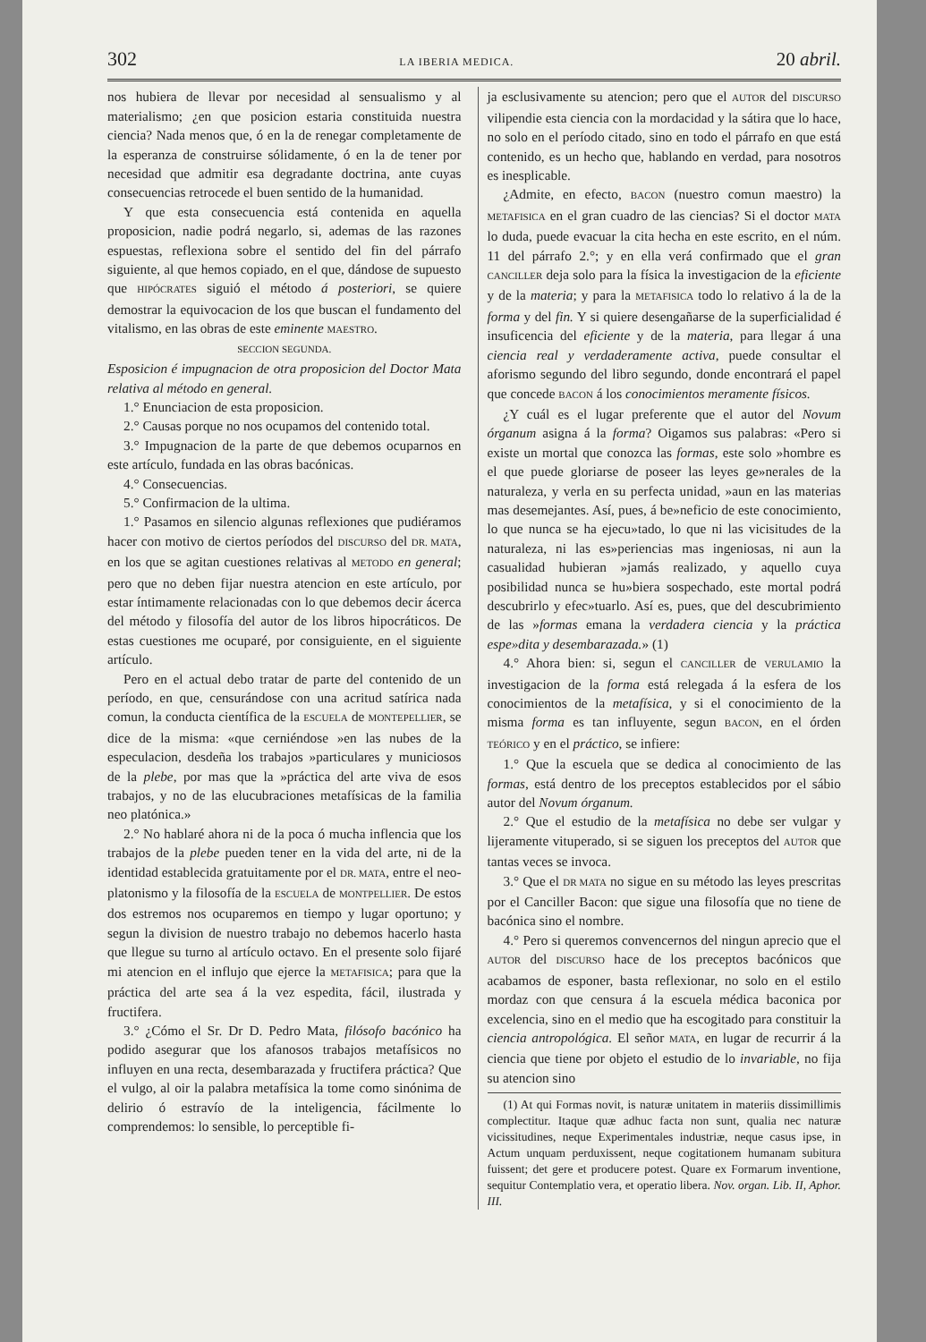302 LA IBERIA MEDICA. 20 abril.
nos hubiera de llevar por necesidad al sensualismo y al materialismo; ¿en que posicion estaria constituida nuestra ciencia? Nada menos que, ó en la de renegar completamente de la esperanza de construirse sólidamente, ó en la de tener por necesidad que admitir esa degradante doctrina, ante cuyas consecuencias retrocede el buen sentido de la humanidad.
Y que esta consecuencia está contenida en aquella proposicion, nadie podrá negarlo, si, ademas de las razones espuestas, reflexiona sobre el sentido del fin del párrafo siguiente, al que hemos copiado, en el que, dándose de supuesto que HIPÓCRATES siguió el método á posteriori, se quiere demostrar la equivocacion de los que buscan el fundamento del vitalismo, en las obras de este eminente MAESTRO.
SECCION SEGUNDA.
Esposicion é impugnacion de otra proposicion del Doctor Mata relativa al método en general.
1.° Enunciacion de esta proposicion.
2.° Causas porque no nos ocupamos del contenido total.
3.° Impugnacion de la parte de que debemos ocuparnos en este artículo, fundada en las obras bacónicas.
4.° Consecuencias.
5.° Confirmacion de la ultima.
1.° Pasamos en silencio algunas reflexiones que pudiéramos hacer con motivo de ciertos períodos del DISCURSO del DR. MATA, en los que se agitan cuestiones relativas al METODO en general; pero que no deben fijar nuestra atencion en este artículo, por estar íntimamente relacionadas con lo que debemos decir ácerca del método y filosofía del autor de los libros hipocráticos. De estas cuestiones me ocuparé, por consiguiente, en el siguiente artículo.
Pero en el actual debo tratar de parte del contenido de un período, en que, censurándose con una acritud satírica nada comun, la conducta científica de la ESCUELA de MONTEPELLIER, se dice de la misma: «que cerniéndose »en las nubes de la especulacion, desdeña los trabajos »particulares y municiosos de la plebe, por mas que la »práctica del arte viva de esos trabajos, y no de las elucubraciones metafísicas de la familia neo platónica.»
2.° No hablaré ahora ni de la poca ó mucha inflencia que los trabajos de la plebe pueden tener en la vida del arte, ni de la identidad establecida gratuitamente por el DR. MATA, entre el neo-platonismo y la filosofía de la ESCUELA de MONTPELLIER. De estos dos estremos nos ocuparemos en tiempo y lugar oportuno; y segun la division de nuestro trabajo no debemos hacerlo hasta que llegue su turno al artículo octavo. En el presente solo fijaré mi atencion en el influjo que ejerce la METAFISICA; para que la práctica del arte sea á la vez espedita, fácil, ilustrada y fructifera.
3.° ¿Cómo el Sr. Dr D. Pedro Mata, filósofo bacónico ha podido asegurar que los afanosos trabajos metafísicos no influyen en una recta, desembarazada y fructifera práctica? Que el vulgo, al oir la palabra metafísica la tome como sinónima de delirio ó estravío de la inteligencia, fácilmente lo comprendemos: lo sensible, lo perceptible fi-
ja esclusivamente su atencion; pero que el AUTOR del DISCURSO vilipendie esta ciencia con la mordacidad y la sátira que lo hace, no solo en el período citado, sino en todo el párrafo en que está contenido, es un hecho que, hablando en verdad, para nosotros es inesplicable.
¿Admite, en efecto, BACON (nuestro comun maestro) la METAFISICA en el gran cuadro de las ciencias? Si el doctor MATA lo duda, puede evacuar la cita hecha en este escrito, en el núm. 11 del párrafo 2.°; y en ella verá confirmado que el gran CANCILLER deja solo para la física la investigacion de la eficiente y de la materia; y para la METAFISICA todo lo relativo á la de la forma y del fin. Y si quiere desengañarse de la superficialidad é insuficencia del eficiente y de la materia, para llegar á una ciencia real y verdaderamente activa, puede consultar el aforismo segundo del libro segundo, donde encontrará el papel que concede BACON á los conocimientos meramente físicos.
¿Y cuál es el lugar preferente que el autor del Novum órganum asigna á la forma? Oigamos sus palabras: «Pero si existe un mortal que conozca las formas, este solo »hombre es el que puede gloriarse de poseer las leyes ge»nerales de la naturaleza, y verla en su perfecta unidad, »aun en las materias mas desemejantes. Así, pues, á be»neficio de este conocimiento, lo que nunca se ha ejecu»tado, lo que ni las vicisitudes de la naturaleza, ni las es»periencias mas ingeniosas, ni aun la casualidad hubieran »jamás realizado, y aquello cuya posibilidad nunca se hu»biera sospechado, este mortal podrá descubrirlo y efec»tuarlo. Así es, pues, que del descubrimiento de las »formas emana la verdadera ciencia y la práctica espe»dita y desembarazada.» (1)
4.° Ahora bien: si, segun el CANCILLER de VERULAMIO la investigacion de la forma está relegada á la esfera de los conocimientos de la metafísica, y si el conocimiento de la misma forma es tan influyente, segun BACON, en el órden TEÓRICO y en el práctico, se infiere:
1.° Que la escuela que se dedica al conocimiento de las formas, está dentro de los preceptos establecidos por el sábio autor del Novum órganum.
2.° Que el estudio de la metafísica no debe ser vulgar y lijeramente vituperado, si se siguen los preceptos del AUTOR que tantas veces se invoca.
3.° Que el DR MATA no sigue en su método las leyes prescritas por el Canciller Bacon: que sigue una filosofía que no tiene de bacónica sino el nombre.
4.° Pero si queremos convencernos del ningun aprecio que el AUTOR del DISCURSO hace de los preceptos bacónicos que acabamos de esponer, basta reflexionar, no solo en el estilo mordaz con que censura á la escuela médica baconica por excelencia, sino en el medio que ha escogitado para constituir la ciencia antropológica. El señor MATA, en lugar de recurrir á la ciencia que tiene por objeto el estudio de lo invariable, no fija su atencion sino
(1) At qui Formas novit, is naturæ unitatem in materiis dissimillimis complectitur. Itaque quæ adhuc facta non sunt, qualia nec naturæ vicissitudines, neque Experimentales industriæ, neque casus ipse, in Actum unquam perduxissent, neque cogitationem humanam subitura fuissent; det gere et producere potest. Quare ex Formarum inventione, sequitur Contemplatio vera, et operatio libera. Nov. organ. Lib. II, Aphor. III.